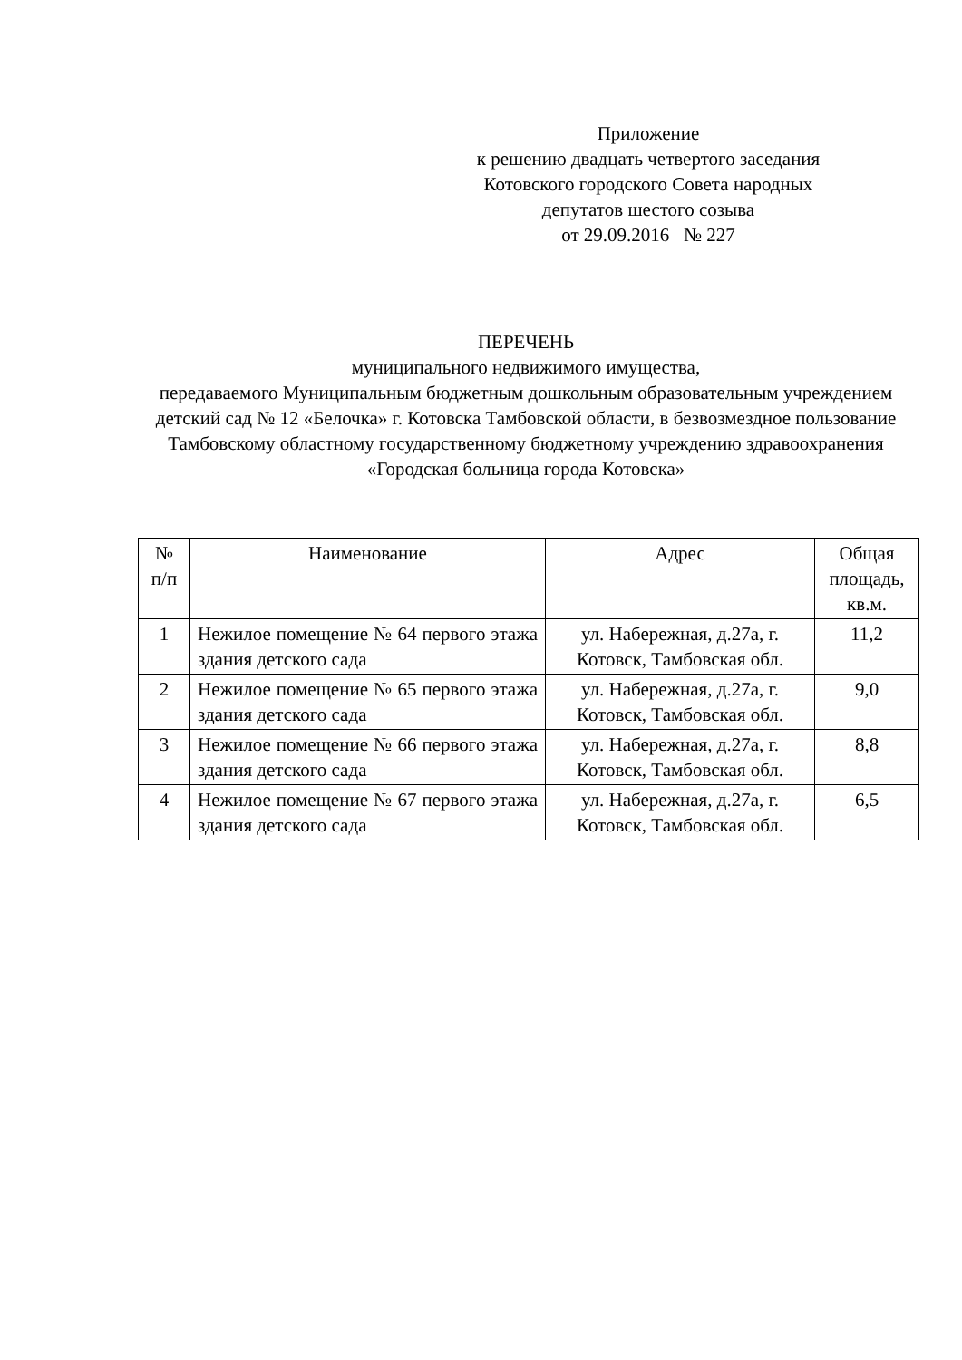Приложение
к решению двадцать четвертого заседания
Котовского городского Совета народных
депутатов шестого созыва
от 29.09.2016 № 227
ПЕРЕЧЕНЬ
муниципального недвижимого имущества,
передаваемого Муниципальным бюджетным дошкольным образовательным учреждением детский сад № 12 «Белочка» г. Котовска Тамбовской области, в безвозмездное пользование Тамбовскому областному государственному бюджетному учреждению здравоохранения «Городская больница города Котовска»
| № п/п | Наименование | Адрес | Общая площадь, кв.м. |
| --- | --- | --- | --- |
| 1 | Нежилое помещение № 64 первого этажа здания детского сада | ул. Набережная, д.27а, г. Котовск, Тамбовская обл. | 11,2 |
| 2 | Нежилое помещение № 65 первого этажа здания детского сада | ул. Набережная, д.27а, г. Котовск, Тамбовская обл. | 9,0 |
| 3 | Нежилое помещение № 66 первого этажа здания детского сада | ул. Набережная, д.27а, г. Котовск, Тамбовская обл. | 8,8 |
| 4 | Нежилое помещение № 67 первого этажа здания детского сада | ул. Набережная, д.27а, г. Котовск, Тамбовская обл. | 6,5 |